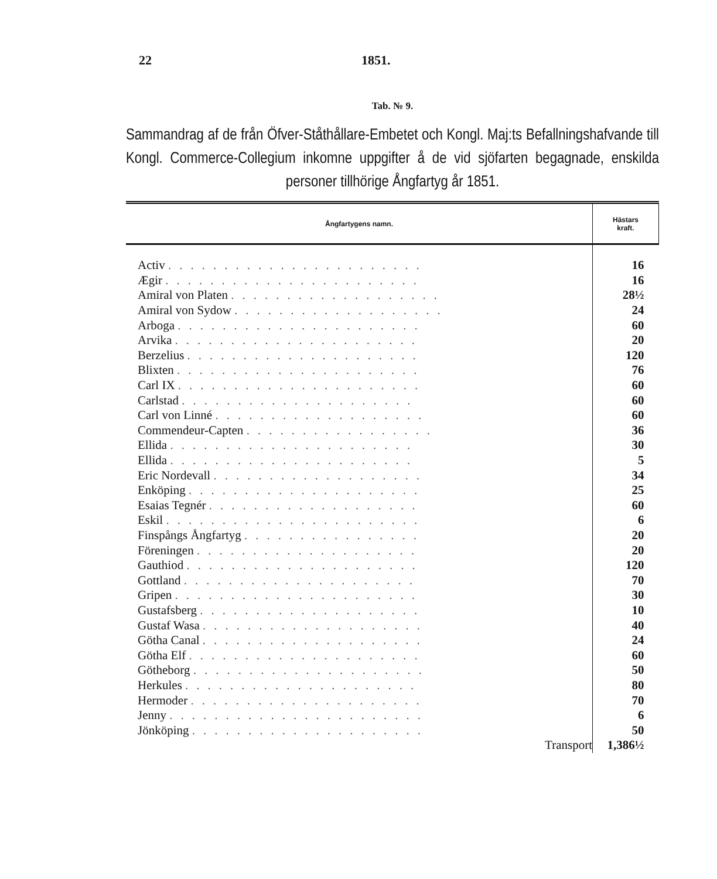22 1851.
Tab. № 9.
Sammandrag af de från Öfver-Ståthållare-Embetet och Kongl. Maj:ts Befallningshafvande till Kongl. Commerce-Collegium inkomne uppgifter å de vid sjöfarten begagnade, enskilda personer tillhörige Ångfartyg år 1851.
| Ångfartygens namn. | Hästars kraft. |
| --- | --- |
| Activ ....................... | 16 |
| Ægir ....................... | 16 |
| Amiral von Platen ................... | 28½ |
| Amiral von Sydow ................... | 24 |
| Arboga ...................... | 60 |
| Arvika ...................... | 20 |
| Berzelius ..................... | 120 |
| Blixten ...................... | 76 |
| Carl IX ...................... | 60 |
| Carlstad ..................... | 60 |
| Carl von Linné ................... | 60 |
| Commendeur-Capten ................. | 36 |
| Ellida ...................... | 30 |
| Ellida ...................... | 5 |
| Eric Nordevall ................... | 34 |
| Enköping ..................... | 25 |
| Esaias Tegnér ................... | 60 |
| Eskil ....................... | 6 |
| Finspångs Ångfartyg ................ | 20 |
| Föreningen .................... | 20 |
| Gauthiod ..................... | 120 |
| Gottland ..................... | 70 |
| Gripen ...................... | 30 |
| Gustafsberg .................... | 10 |
| Gustaf Wasa .................... | 40 |
| Götha Canal .................... | 24 |
| Götha Elf ..................... | 60 |
| Götheborg ..................... | 50 |
| Herkules ..................... | 80 |
| Hermoder ..................... | 70 |
| Jenny ....................... | 6 |
| Jönköping ..................... | 50 |
| Transport | 1,386½ |